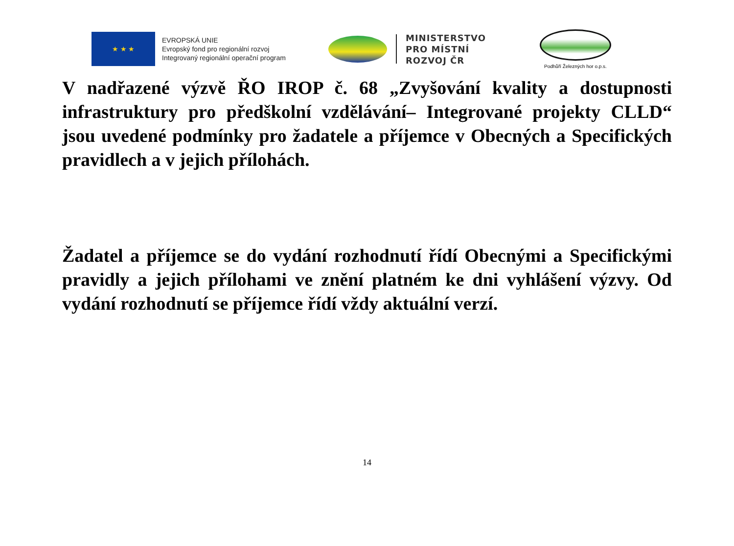★ ★ ★
EVROPSKÁ UNIE
Evropský fond pro regionální rozvoj
Integrovaný regionální operační program
MINISTERSTVO
PRO MÍSTNÍ
ROZVOJ ČR
Podhůří Železných hor o.p.s.
V nadřazené výzvě ŘO IROP č. 68 „Zvyšování kvality a dostupnosti infrastruktury pro předškolní vzdělávání– Integrované projekty CLLD“ jsou uvedené podmínky pro žadatele a příjemce v Obecných a Specifických pravidlech a v jejich přílohách.
Žadatel a příjemce se do vydání rozhodnutí řídí Obecnými a Specifickými pravidly a jejich přílohami ve znění platném ke dni vyhlášení výzvy. Od vydání rozhodnutí se příjemce řídí vždy aktuální verzí.
14